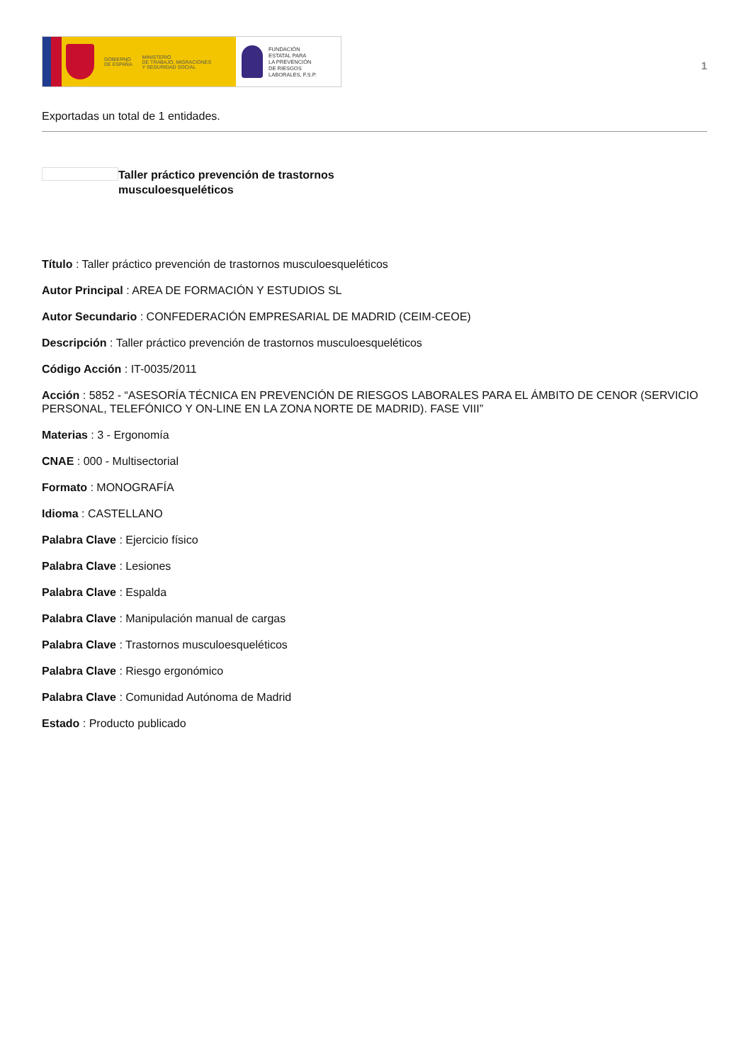GOBIERNO
DE ESPAÑA
MINISTERIO
DE TRABAJO, MIGRACIONES
Y SEGURIDAD SOCIAL
FUNDACIÓN
ESTATAL PARA
LA PREVENCIÓN
DE RIESGOS
LABORALES, F.S.P.
1
Exportadas un total de 1 entidades.
Taller práctico prevención de trastornos musculoesqueléticos
Título : Taller práctico prevención de trastornos musculoesqueléticos
Autor Principal : AREA DE FORMACIÓN Y ESTUDIOS SL
Autor Secundario : CONFEDERACIÓN EMPRESARIAL DE MADRID (CEIM-CEOE)
Descripción : Taller práctico prevención de trastornos musculoesqueléticos
Código Acción : IT-0035/2011
Acción : 5852 - “ASESORÍA TÉCNICA EN PREVENCIÓN DE RIESGOS LABORALES PARA EL ÁMBITO DE CENOR (SERVICIO PERSONAL, TELEFÓNICO Y ON-LINE EN LA ZONA NORTE DE MADRID). FASE VIII”
Materias : 3 - Ergonomía
CNAE : 000 - Multisectorial
Formato : MONOGRAFÍA
Idioma : CASTELLANO
Palabra Clave : Ejercicio físico
Palabra Clave : Lesiones
Palabra Clave : Espalda
Palabra Clave : Manipulación manual de cargas
Palabra Clave : Trastornos musculoesqueléticos
Palabra Clave : Riesgo ergonómico
Palabra Clave : Comunidad Autónoma de Madrid
Estado : Producto publicado